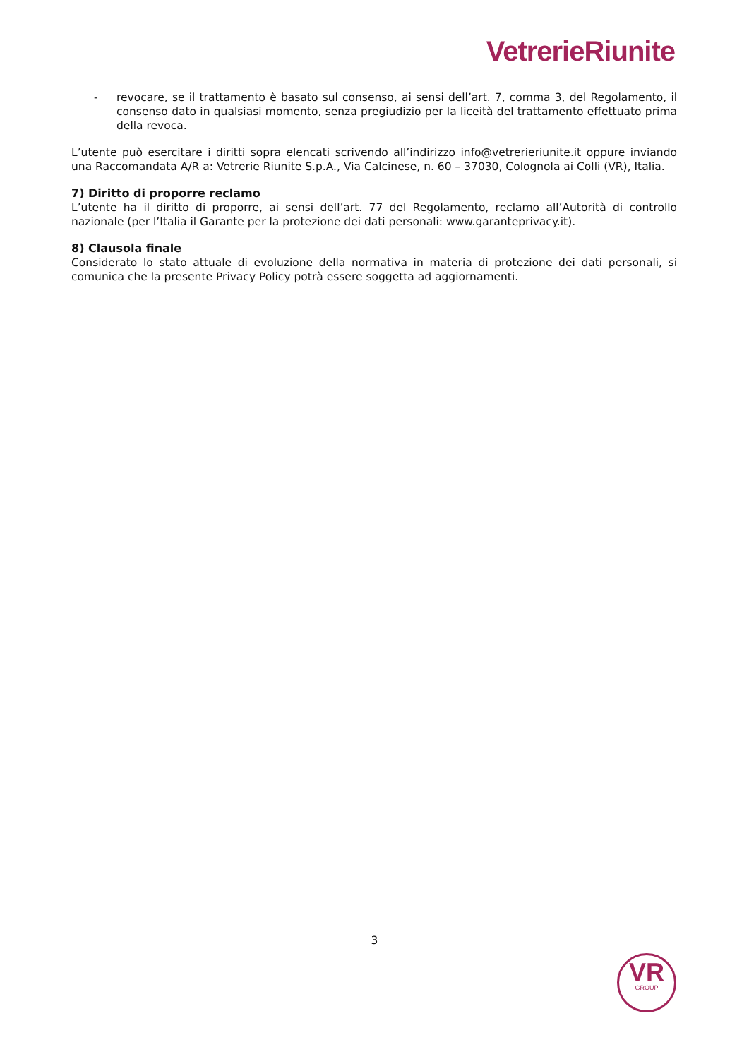VetrerieRiunite
- revocare, se il trattamento è basato sul consenso, ai sensi dell’art. 7, comma 3, del Regolamento, il consenso dato in qualsiasi momento, senza pregiudizio per la liceità del trattamento effettuato prima della revoca.
L’utente può esercitare i diritti sopra elencati scrivendo all’indirizzo info@vetrerieriunite.it oppure inviando una Raccomandata A/R a: Vetrerie Riunite S.p.A., Via Calcinese, n. 60 – 37030, Colognola ai Colli (VR), Italia.
7) Diritto di proporre reclamo
L’utente ha il diritto di proporre, ai sensi dell’art. 77 del Regolamento, reclamo all’Autorità di controllo nazionale (per l’Italia il Garante per la protezione dei dati personali: www.garanteprivacy.it).
8) Clausola finale
Considerato lo stato attuale di evoluzione della normativa in materia di protezione dei dati personali, si comunica che la presente Privacy Policy potrà essere soggetta ad aggiornamenti.
3
VR
GROUP